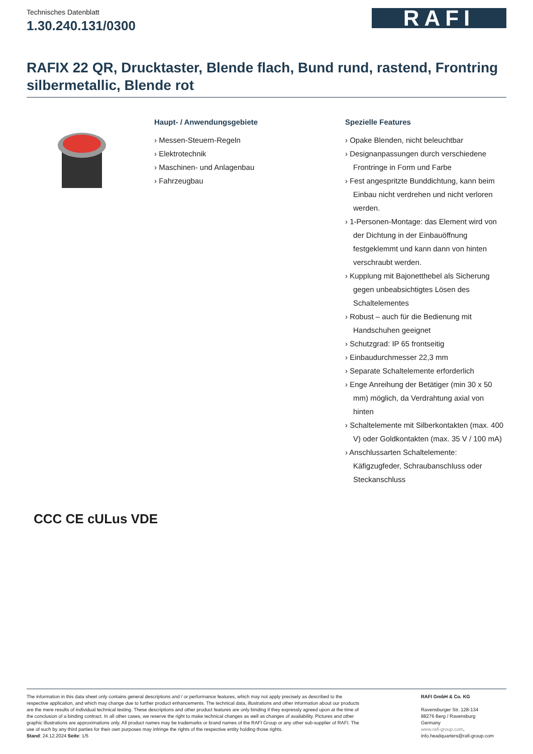Technisches Datenblatt
1.30.240.131/0300
RAFI
RAFIX 22 QR, Drucktaster, Blende flach, Bund rund, rastend, Frontring silbermetallic, Blende rot
Haupt- / Anwendungsgebiete
› Messen-Steuern-Regeln
› Elektrotechnik
› Maschinen- und Anlagenbau
› Fahrzeugbau
Spezielle Features
› Opake Blenden, nicht beleuchtbar
› Designanpassungen durch verschiedene Frontringe in Form und Farbe
› Fest angespritzte Bunddichtung, kann beim Einbau nicht verdrehen und nicht verloren werden.
› 1-Personen-Montage: das Element wird von der Dichtung in der Einbauöffnung festgeklemmt und kann dann von hinten verschraubt werden.
› Kupplung mit Bajonetthebel als Sicherung gegen unbeabsichtigtes Lösen des Schaltelementes
› Robust – auch für die Bedienung mit Handschuhen geeignet
› Schutzgrad: IP 65 frontseitig
› Einbaudurchmesser 22,3 mm
› Separate Schaltelemente erforderlich
› Enge Anreihung der Betätiger (min 30 x 50 mm) möglich, da Verdrahtung axial von hinten
› Schaltelemente mit Silberkontakten (max. 400 V) oder Goldkontakten (max. 35 V / 100 mA)
› Anschlussarten Schaltelemente: Käfigzugfeder, Schraubanschluss oder Steckanschluss
CCC CE cULus VDE
The information in this data sheet only contains general descriptions and / or performance features, which may not apply precisely as described to the respective application, and which may change due to further product enhancements. The technical data, illustrations and other information about our products are the mere results of individual technical testing. These descriptions and other product features are only binding if they expressly agreed upon at the time of the conclusion of a binding contract. In all other cases, we reserve the right to make technical changes as well as changes of availability. Pictures and other graphic illustrations are approximations only. All product names may be trademarks or brand names of the RAFI Group or any other sub-supplier of RAFI. The use of such by any third parties for their own purposes may infringe the rights of the respective entity holding those rights.
Stand: 24.12.2024 Seite: 1/5
RAFI GmbH & Co. KG
Ravensburger Str. 128-134
88276 Berg / Ravensburg
Germany
www.rafi-group.com,
info.headquarters@rafi-group.com